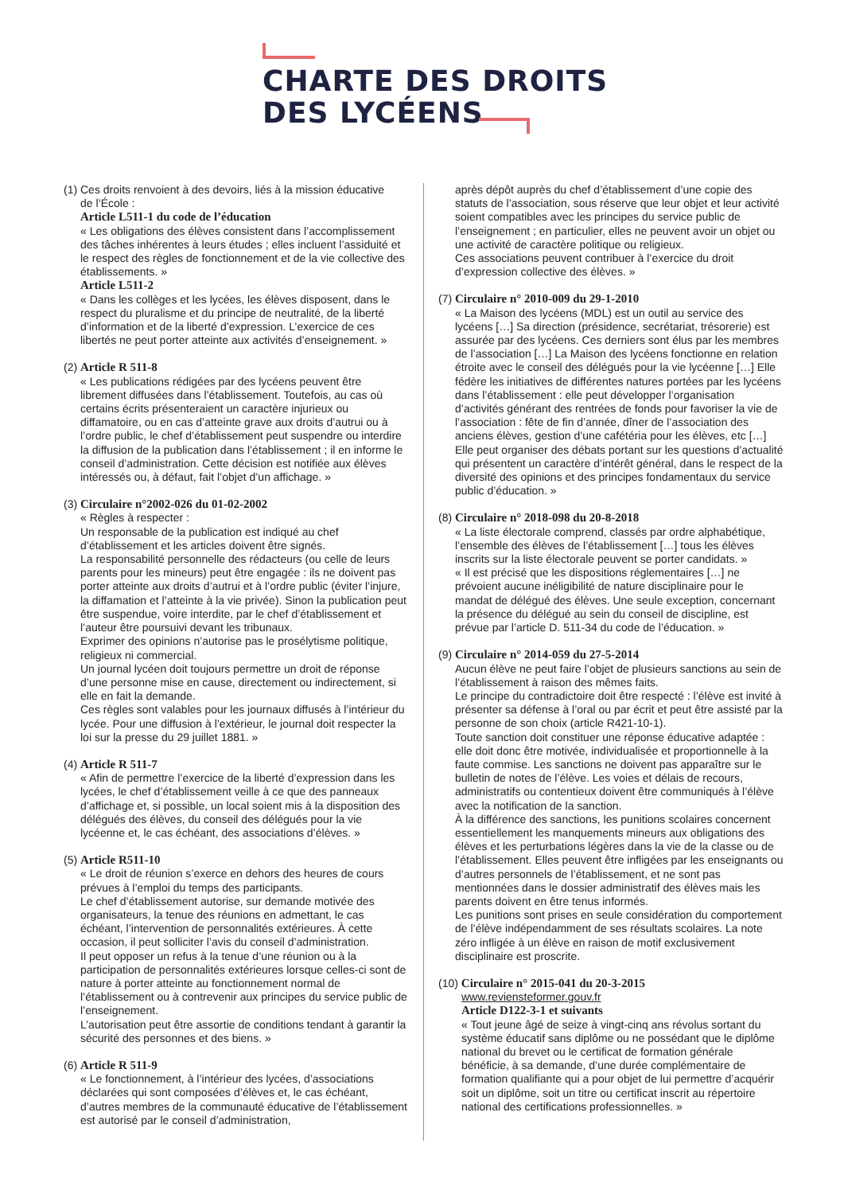CHARTE DES DROITS
DES LYCÉENS
(1) Ces droits renvoient à des devoirs, liés à la mission éducative
de l’École :
Article L511-1 du code de l’éducation
« Les obligations des élèves consistent dans l’accomplissement des tâches inhérentes à leurs études ; elles incluent l’assiduité et le respect des règles de fonctionnement et de la vie collective des établissements. »
Article L511-2
« Dans les collèges et les lycées, les élèves disposent, dans le respect du pluralisme et du principe de neutralité, de la liberté d’information et de la liberté d’expression. L’exercice de ces libertés ne peut porter atteinte aux activités d’enseignement. »
(2) Article R 511-8
« Les publications rédigées par des lycéens peuvent être librement diffusées dans l’établissement. Toutefois, au cas où certains écrits présenteraient un caractère injurieux ou diffamatoire, ou en cas d’atteinte grave aux droits d’autrui ou à l’ordre public, le chef d’établissement peut suspendre ou interdire la diffusion de la publication dans l’établissement ; il en informe le conseil d’administration. Cette décision est notifiée aux élèves intéressés ou, à défaut, fait l’objet d’un affichage. »
(3) Circulaire n°2002-026 du 01-02-2002
« Règles à respecter :
Un responsable de la publication est indiqué au chef d’établissement et les articles doivent être signés.
La responsabilité personnelle des rédacteurs (ou celle de leurs parents pour les mineurs) peut être engagée : ils ne doivent pas porter atteinte aux droits d’autrui et à l’ordre public (éviter l’injure, la diffamation et l’atteinte à la vie privée). Sinon la publication peut être suspendue, voire interdite, par le chef d’établissement et l’auteur être poursuivi devant les tribunaux.
Exprimer des opinions n’autorise pas le prosélytisme politique, religieux ni commercial.
Un journal lycéen doit toujours permettre un droit de réponse d’une personne mise en cause, directement ou indirectement, si elle en fait la demande.
Ces règles sont valables pour les journaux diffusés à l’intérieur du lycée. Pour une diffusion à l’extérieur, le journal doit respecter la loi sur la presse du 29 juillet 1881. »
(4) Article R 511-7
« Afin de permettre l’exercice de la liberté d’expression dans les lycées, le chef d’établissement veille à ce que des panneaux d’affichage et, si possible, un local soient mis à la disposition des délégués des élèves, du conseil des délégués pour la vie lycéenne et, le cas échéant, des associations d’élèves. »
(5) Article R511-10
« Le droit de réunion s’exerce en dehors des heures de cours prévues à l’emploi du temps des participants.
Le chef d’établissement autorise, sur demande motivée des organisateurs, la tenue des réunions en admettant, le cas échéant, l’intervention de personnalités extérieures. À cette occasion, il peut solliciter l’avis du conseil d’administration.
Il peut opposer un refus à la tenue d’une réunion ou à la participation de personnalités extérieures lorsque celles-ci sont de nature à porter atteinte au fonctionnement normal de l’établissement ou à contrevenir aux principes du service public de l’enseignement.
L’autorisation peut être assortie de conditions tendant à garantir la sécurité des personnes et des biens. »
(6) Article R 511-9
« Le fonctionnement, à l’intérieur des lycées, d’associations déclarées qui sont composées d’élèves et, le cas échéant, d’autres membres de la communauté éducative de l’établissement est autorisé par le conseil d’administration,
après dépôt auprès du chef d’établissement d’une copie des statuts de l’association, sous réserve que leur objet et leur activité soient compatibles avec les principes du service public de l’enseignement ; en particulier, elles ne peuvent avoir un objet ou une activité de caractère politique ou religieux.
Ces associations peuvent contribuer à l’exercice du droit d’expression collective des élèves. »
(7) Circulaire n° 2010-009 du 29-1-2010
« La Maison des lycéens (MDL) est un outil au service des lycéens […] Sa direction (présidence, secrétariat, trésorerie) est assurée par des lycéens. Ces derniers sont élus par les membres de l’association […] La Maison des lycéens fonctionne en relation étroite avec le conseil des délégués pour la vie lycéenne […] Elle fédère les initiatives de différentes natures portées par les lycéens dans l’établissement : elle peut développer l’organisation d’activités générant des rentrées de fonds pour favoriser la vie de l’association : fête de fin d’année, dîner de l’association des anciens élèves, gestion d’une cafétéria pour les élèves, etc […] Elle peut organiser des débats portant sur les questions d’actualité qui présentent un caractère d’intérêt général, dans le respect de la diversité des opinions et des principes fondamentaux du service public d’éducation. »
(8) Circulaire n° 2018-098 du 20-8-2018
« La liste électorale comprend, classés par ordre alphabétique, l’ensemble des élèves de l’établissement […] tous les élèves inscrits sur la liste électorale peuvent se porter candidats. »
« Il est précisé que les dispositions réglementaires […] ne prévoient aucune inéligibilité de nature disciplinaire pour le mandat de délégué des élèves. Une seule exception, concernant la présence du délégué au sein du conseil de discipline, est prévue par l’article D. 511-34 du code de l’éducation. »
(9) Circulaire n° 2014-059 du 27-5-2014
Aucun élève ne peut faire l’objet de plusieurs sanctions au sein de l’établissement à raison des mêmes faits.
Le principe du contradictoire doit être respecté : l’élève est invité à présenter sa défense à l’oral ou par écrit et peut être assisté par la personne de son choix (article R421-10-1).
Toute sanction doit constituer une réponse éducative adaptée : elle doit donc être motivée, individualisée et proportionnelle à la faute commise. Les sanctions ne doivent pas apparaître sur le bulletin de notes de l’élève. Les voies et délais de recours, administratifs ou contentieux doivent être communiqués à l’élève avec la notification de la sanction.
À la différence des sanctions, les punitions scolaires concernent essentiellement les manquements mineurs aux obligations des élèves et les perturbations légères dans la vie de la classe ou de l’établissement. Elles peuvent être infligées par les enseignants ou d’autres personnels de l’établissement, et ne sont pas mentionnées dans le dossier administratif des élèves mais les parents doivent en être tenus informés.
Les punitions sont prises en seule considération du comportement de l’élève indépendamment de ses résultats scolaires. La note zéro infligée à un élève en raison de motif exclusivement disciplinaire est proscrite.
(10) Circulaire n° 2015-041 du 20-3-2015
www.reviensteformer.gouv.fr
Article D122-3-1 et suivants
« Tout jeune âgé de seize à vingt-cinq ans révolus sortant du système éducatif sans diplôme ou ne possédant que le diplôme national du brevet ou le certificat de formation générale bénéficie, à sa demande, d’une durée complémentaire de formation qualifiante qui a pour objet de lui permettre d’acquérir soit un diplôme, soit un titre ou certificat inscrit au répertoire national des certifications professionnelles. »